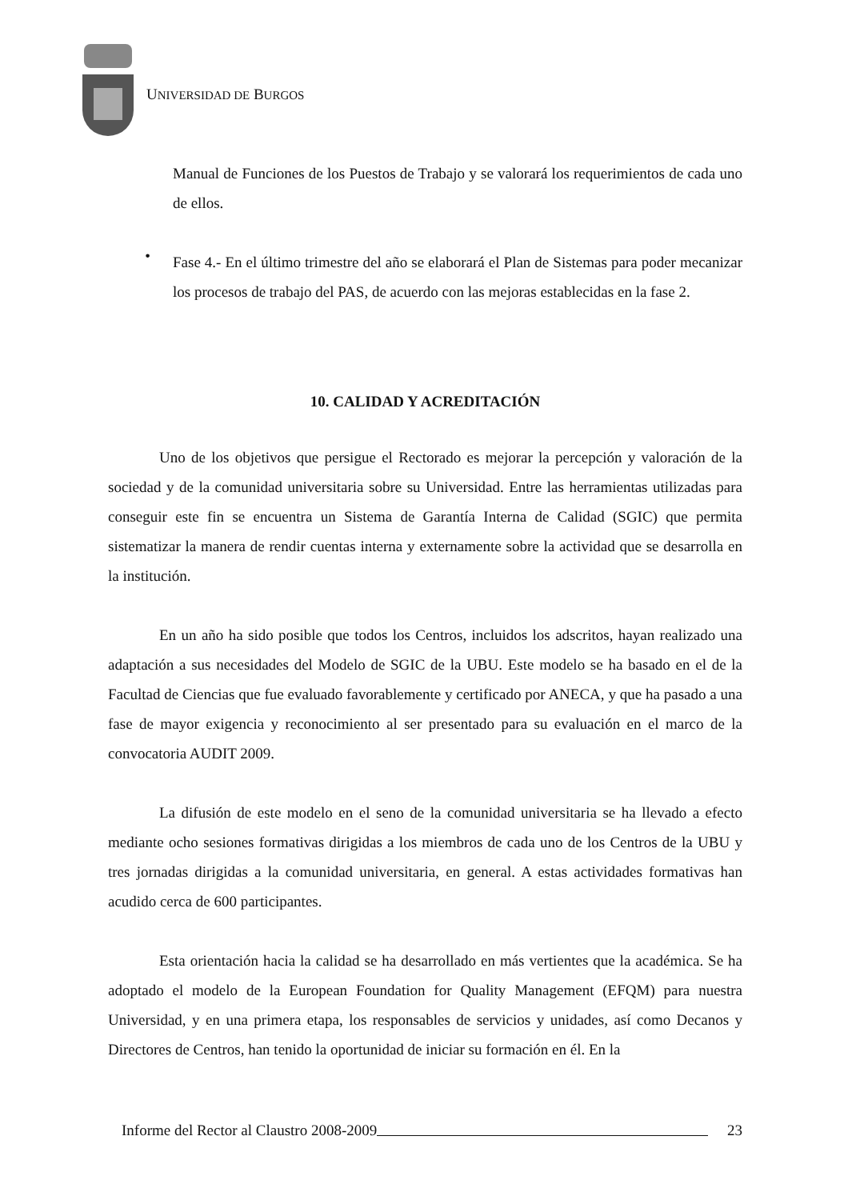UNIVERSIDAD DE BURGOS
Manual de Funciones de los Puestos de Trabajo y se valorará los requerimientos de cada uno de ellos.
•
Fase 4.- En el último trimestre del año se elaborará el Plan de Sistemas para poder mecanizar los procesos de trabajo del PAS, de acuerdo con las mejoras establecidas en la fase 2.
10. CALIDAD Y ACREDITACIÓN
Uno de los objetivos que persigue el Rectorado es mejorar la percepción y valoración de la sociedad y de la comunidad universitaria sobre su Universidad. Entre las herramientas utilizadas para conseguir este fin se encuentra un Sistema de Garantía Interna de Calidad (SGIC) que permita sistematizar la manera de rendir cuentas interna y externamente sobre la actividad que se desarrolla en la institución.
En un año ha sido posible que todos los Centros, incluidos los adscritos, hayan realizado una adaptación a sus necesidades del Modelo de SGIC de la UBU. Este modelo se ha basado en el de la Facultad de Ciencias que fue evaluado favorablemente y certificado por ANECA, y que ha pasado a una fase de mayor exigencia y reconocimiento al ser presentado para su evaluación en el marco de la convocatoria AUDIT 2009.
La difusión de este modelo en el seno de la comunidad universitaria se ha llevado a efecto mediante ocho sesiones formativas dirigidas a los miembros de cada uno de los Centros de la UBU y tres jornadas dirigidas a la comunidad universitaria, en general. A estas actividades formativas han acudido cerca de 600 participantes.
Esta orientación hacia la calidad se ha desarrollado en más vertientes que la académica. Se ha adoptado el modelo de la European Foundation for Quality Management (EFQM) para nuestra Universidad, y en una primera etapa, los responsables de servicios y unidades, así como Decanos y Directores de Centros, han tenido la oportunidad de iniciar su formación en él. En la
Informe del Rector al Claustro 2008-2009 23